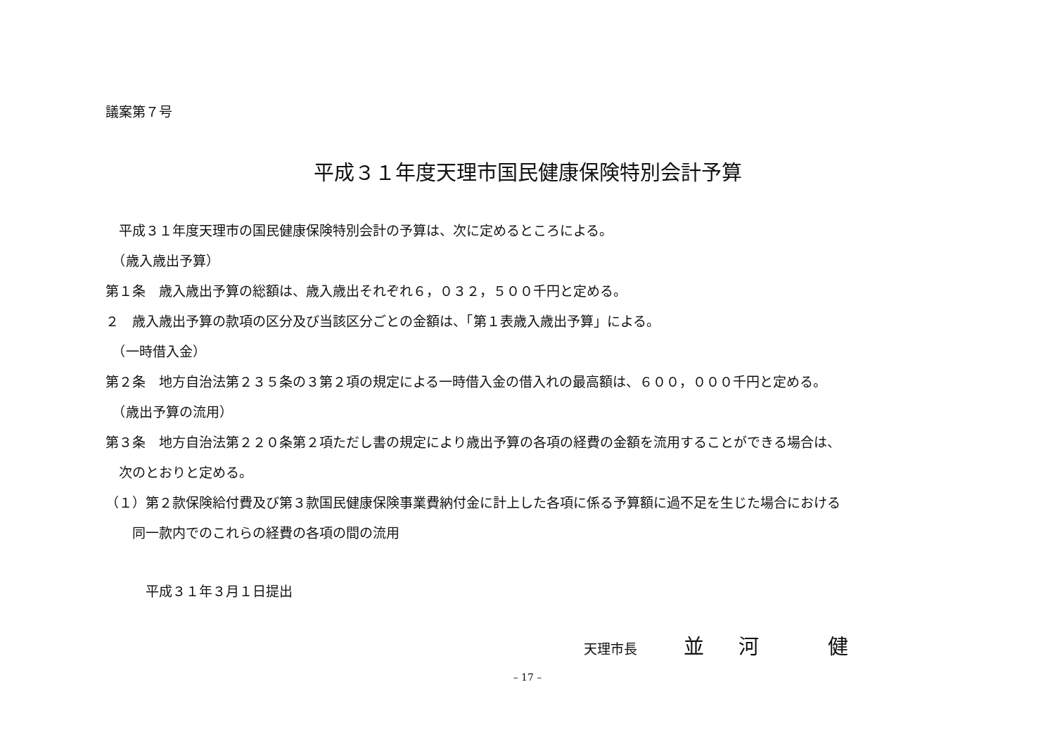議案第７号
平成３１年度天理市国民健康保険特別会計予算
　平成３１年度天理市の国民健康保険特別会計の予算は、次に定めるところによる。
　（歳入歳出予算）
第１条　歳入歳出予算の総額は、歳入歳出それぞれ６，０３２，５００千円と定める。
２　歳入歳出予算の款項の区分及び当該区分ごとの金額は、「第１表歳入歳出予算」による。
　（一時借入金）
第２条　地方自治法第２３５条の３第２項の規定による一時借入金の借入れの最高額は、６００，０００千円と定める。
　（歳出予算の流用）
第３条　地方自治法第２２０条第２項ただし書の規定により歳出予算の各項の経費の金額を流用することができる場合は、
　次のとおりと定める。
（１）第２款保険給付費及び第３款国民健康保険事業費納付金に計上した各項に係る予算額に過不足を生じた場合における
　　同一款内でのこれらの経費の各項の間の流用
　　　平成３１年３月１日提出
天理市長 並 河 　健
– 17 –